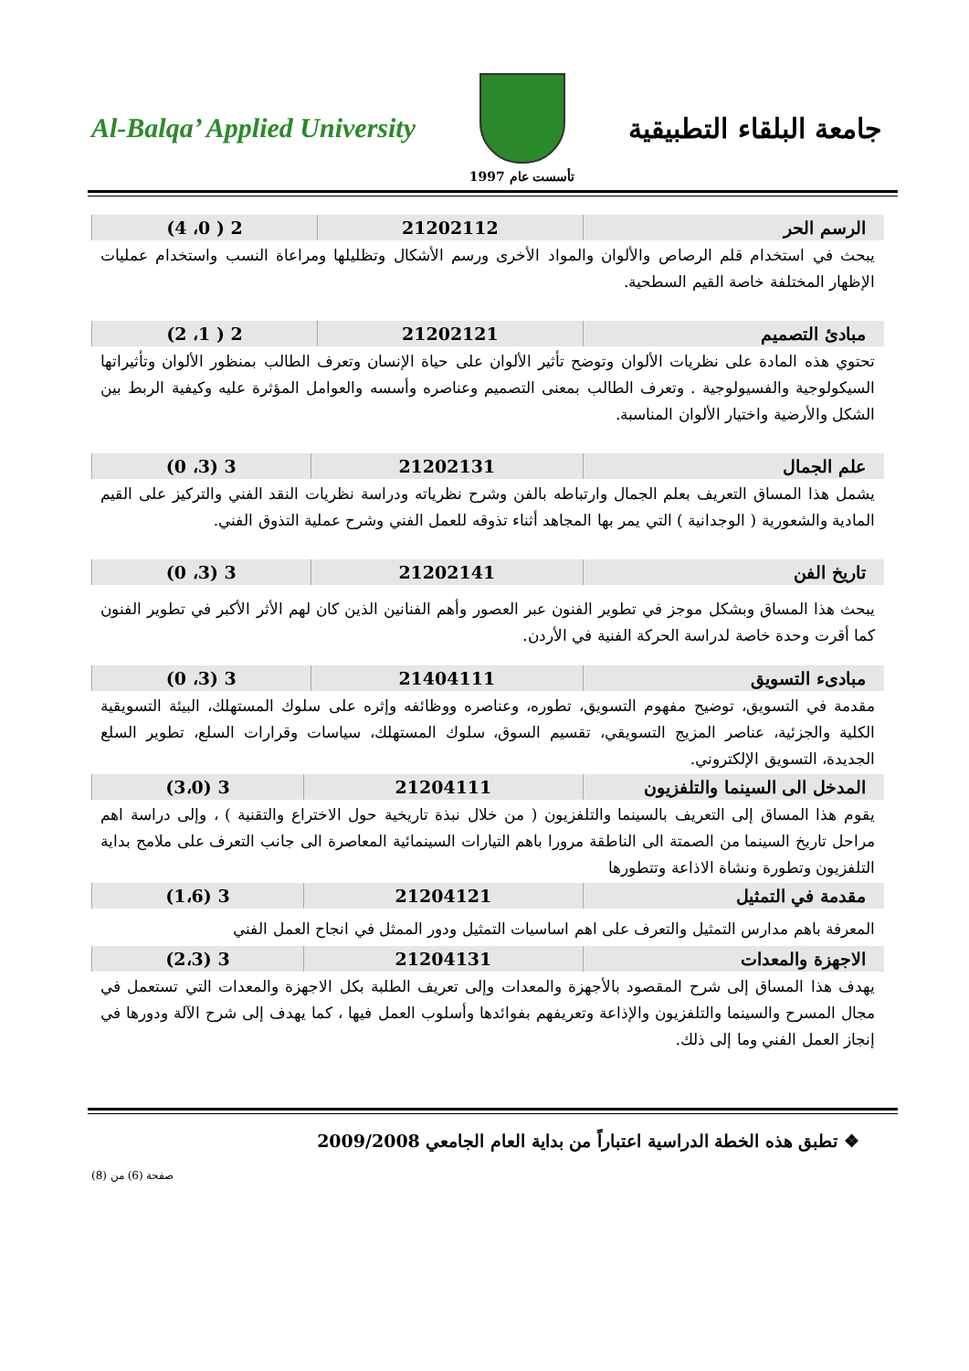Al-Balqa’ Applied University
تأسست عام 1997
جامعة البلقاء التطبيقية
| الرسم الحر | 21202112 | 2 ( 0، 4) |
يبحث في استخدام قلم الرصاص والألوان والمواد الأخرى ورسم الأشكال وتظليلها ومراعاة النسب واستخدام عمليات الإظهار المختلفة خاصة القيم السطحية.
| مبادئ التصميم | 21202121 | 2 ( 1، 2) |
تحتوي هذه المادة على نظريات الألوان وتوضح تأثير الألوان على حياة الإنسان وتعرف الطالب بمنظور الألوان وتأثيراتها السيكولوجية والفسيولوجية . وتعرف الطالب بمعنى التصميم وعناصره وأسسه والعوامل المؤثرة عليه وكيفية الربط بين الشكل والأرضية واختيار الألوان المناسبة.
| علم الجمال | 21202131 | 3 (3، 0) |
يشمل هذا المساق التعريف بعلم الجمال وارتباطه بالفن وشرح نظرياته ودراسة نظريات النقد الفني والتركيز على القيم المادية والشعورية ( الوجدانية ) التي يمر بها المجاهد أثناء تذوقه للعمل الفني وشرح عملية التذوق الفني.
| تاريخ الفن | 21202141 | 3 (3، 0) |
يبحث هذا المساق وبشكل موجز في تطوير الفنون عبر العصور وأهم الفنانين الذين كان لهم الأثر الأكبر في تطوير الفنون كما أقرت وحدة خاصة لدراسة الحركة الفنية في الأردن.
| مبادىء التسويق | 21404111 | 3 (3، 0) |
مقدمة في التسويق، توضيح مفهوم التسويق، تطوره، وعناصره ووظائفه وإثره على سلوك المستهلك، البيئة التسويقية الكلية والجزئية، عناصر المزيج التسويقي، تقسيم السوق، سلوك المستهلك، سياسات وقرارات السلع، تطوير السلع الجديدة، التسويق الإلكتروني.
| المدخل الى السينما والتلفزيون | 21204111 | 3 (3،0) |
يقوم هذا المساق إلى التعريف بالسينما والتلفزيون ( من خلال نبذة تاريخية حول الاختراع والتقنية ) ، وإلى دراسة اهم مراحل تاريخ السينما من الصمتة الى الناطقة مرورا باهم التيارات السينمائية المعاصرة الى جانب التعرف على ملامح بداية التلفزيون وتطورة ونشاة الاذاعة وتتطورها
| مقدمة في التمثيل | 21204121 | 3 (1،6) |
المعرفة باهم مدارس التمثيل والتعرف على اهم اساسيات التمثيل ودور الممثل في انجاح العمل الفني
| الاجهزة والمعدات | 21204131 | 3 (2،3) |
يهدف هذا المساق إلى شرح المقصود بالأجهزة والمعدات وإلى تعريف الطلبة بكل الاجهزة والمعدات التي تستعمل في مجال المسرح والسينما والتلفزيون والإذاعة وتعريفهم بفوائدها وأسلوب العمل فيها ، كما يهدف إلى شرح الآلة ودورها في إنجاز العمل الفني وما إلى ذلك.
❖ تطبق هذه الخطة الدراسية اعتباراً من بداية العام الجامعي 2009/2008
صفحة (6) من (8)